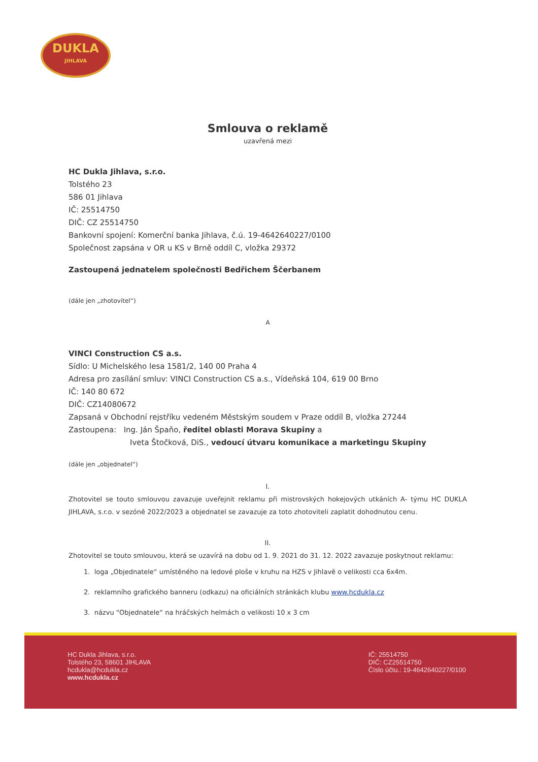DUKLA
JIHLAVA
Smlouva o reklamě
uzavřená mezi
HC Dukla Jihlava, s.r.o.
Tolstého 23
586 01 Jihlava
IČ: 25514750
DIČ: CZ 25514750
Bankovní spojení: Komerční banka Jihlava, č.ú. 19-4642640227/0100
Společnost zapsána v OR u KS v Brně oddíl C, vložka 29372
Zastoupená jednatelem společnosti Bedřichem Ščerbanem
(dále jen „zhotovitel“)
A
VINCI Construction CS a.s.
Sídlo: U Michelského lesa 1581/2, 140 00 Praha 4
Adresa pro zasílání smluv: VINCI Construction CS a.s., Vídeňská 104, 619 00 Brno
IČ: 140 80 672
DIČ: CZ14080672
Zapsaná v Obchodní rejstříku vedeném Městským soudem v Praze oddíl B, vložka 27244
Zastoupena: Ing. Ján Špaňo, ředitel oblasti Morava Skupiny a
Iveta Štočková, DiS., vedoucí útvaru komunikace a marketingu Skupiny
(dále jen „objednatel“)
I.
Zhotovitel se touto smlouvou zavazuje uveřejnit reklamu při mistrovských hokejových utkáních A- týmu HC DUKLA JIHLAVA, s.r.o. v sezóně 2022/2023 a objednatel se zavazuje za toto zhotoviteli zaplatit dohodnutou cenu.
II.
Zhotovitel se touto smlouvou, která se uzavírá na dobu od 1. 9. 2021 do 31. 12. 2022 zavazuje poskytnout reklamu:
1. loga „Objednatele“ umístěného na ledové ploše v kruhu na HZS v Jihlavě o velikosti cca 6x4m.
2. reklamního grafického banneru (odkazu) na oficiálních stránkách klubu www.hcdukla.cz
3. názvu “Objednatele“ na hráčských helmách o velikosti 10 x 3 cm
HC Dukla Jihlava, s.r.o.
Tolstého 23, 58601 JIHLAVA
hcdukla@hcdukla.cz
www.hcdukla.cz
IČ: 25514750
DIČ: CZ25514750
Číslo účtu.: 19-4642640227/0100